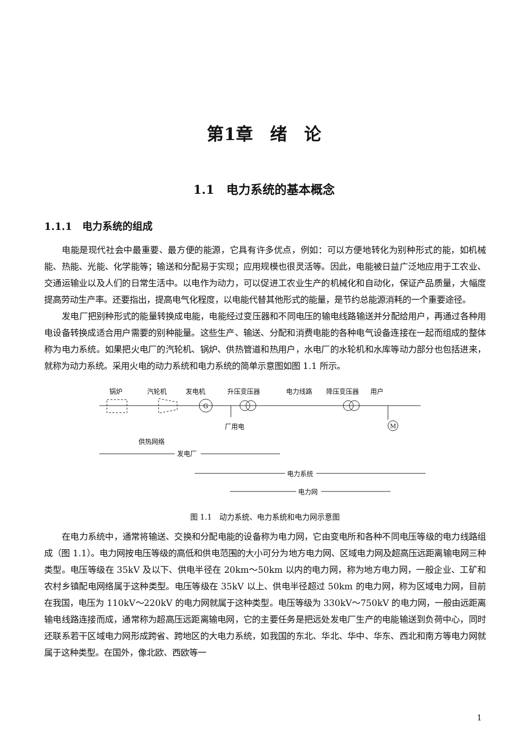第1章　绪　论
1.1　电力系统的基本概念
1.1.1　电力系统的组成
电能是现代社会中最重要、最方便的能源，它具有许多优点，例如：可以方便地转化为别种形式的能，如机械能、热能、光能、化学能等；输送和分配易于实现；应用规模也很灵活等。因此，电能被日益广泛地应用于工农业、交通运输业以及人们的日常生活中。以电作为动力，可以促进工农业生产的机械化和自动化，保证产品质量，大幅度提高劳动生产率。还要指出，提高电气化程度，以电能代替其他形式的能量，是节约总能源消耗的一个重要途径。
发电厂把别种形式的能量转换成电能，电能经过变压器和不同电压的输电线路输送并分配给用户，再通过各种用电设备转换成适合用户需要的别种能量。这些生产、输送、分配和消费电能的各种电气设备连接在一起而组成的整体称为电力系统。如果把火电厂的汽轮机、锅炉、供热管道和热用户，水电厂的水轮机和水库等动力部分也包括进来，就称为动力系统。采用火电的动力系统和电力系统的简单示意图如图 1.1 所示。
锅炉
汽轮机
发电机
升压变压器
电力线路
降压变压器
用户
G
M
厂用电
供热网络
发电厂
电力系统
电力网
图 1.1　动力系统、电力系统和电力网示意图
在电力系统中，通常将输送、交换和分配电能的设备称为电力网，它由变电所和各种不同电压等级的电力线路组成（图 1.1）。电力网按电压等级的高低和供电范围的大小可分为地方电力网、区域电力网及超高压远距离输电网三种类型。电压等级在 35kV 及以下、供电半径在 20km～50km 以内的电力网，称为地方电力网，一般企业、工矿和农村乡镇配电网络属于这种类型。电压等级在 35kV 以上、供电半径超过 50km 的电力网，称为区域电力网，目前在我国，电压为 110kV～220kV 的电力网就属于这种类型。电压等级为 330kV～750kV 的电力网，一般由远距离输电线路连接而成，通常称为超高压远距离输电网，它的主要任务是把远处发电厂生产的电能输送到负荷中心，同时还联系若干区域电力网形成跨省、跨地区的大电力系统，如我国的东北、华北、华中、华东、西北和南方等电力网就属于这种类型。在国外，像北欧、西欧等一
1